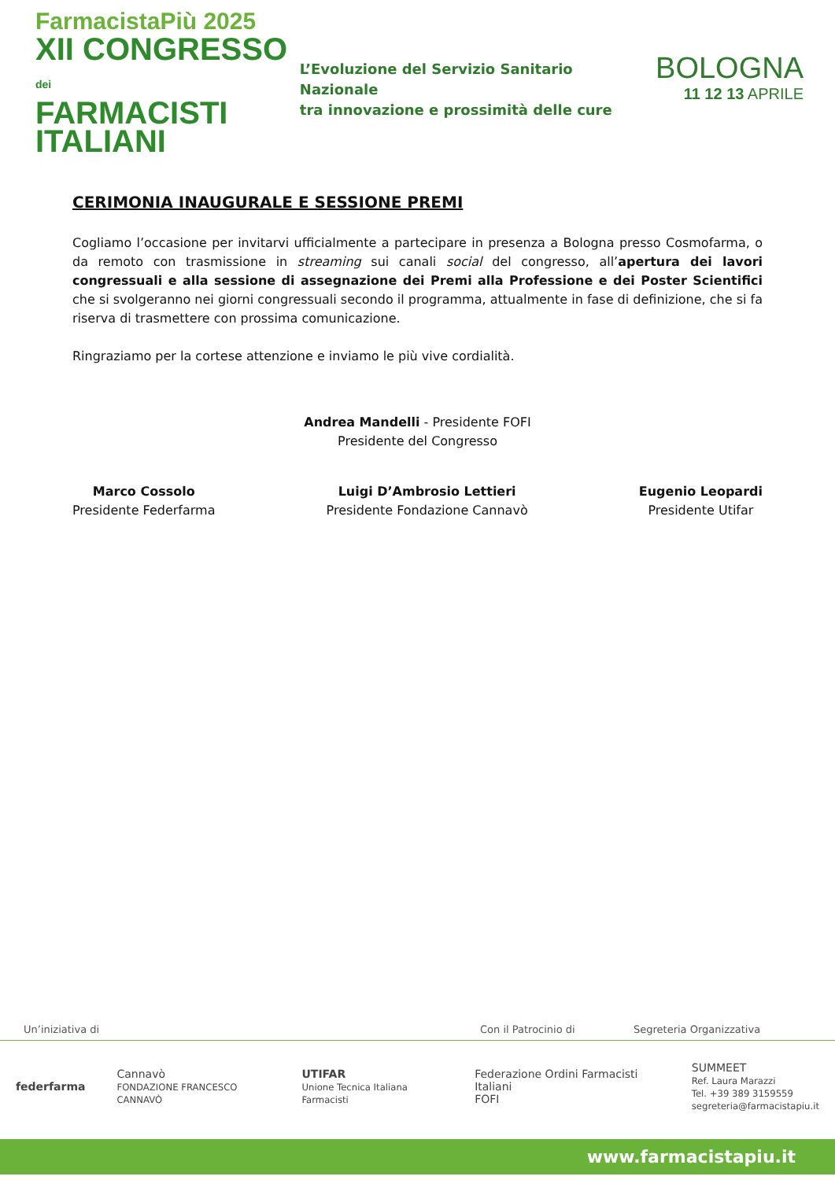FarmacistaPiù 2025
XII CONGRESSO dei
FARMACISTI
ITALIANI
L’Evoluzione del Servizio Sanitario Nazionale
tra innovazione e prossimità delle cure
BOLOGNA
11 12 13 APRILE
CERIMONIA INAUGURALE E SESSIONE PREMI
Cogliamo l’occasione per invitarvi ufficialmente a partecipare in presenza a Bologna presso Cosmofarma, o da remoto con trasmissione in streaming sui canali social del congresso, all’apertura dei lavori congressuali e alla sessione di assegnazione dei Premi alla Professione e dei Poster Scientifici che si svolgeranno nei giorni congressuali secondo il programma, attualmente in fase di definizione, che si fa riserva di trasmettere con prossima comunicazione.
Ringraziamo per la cortese attenzione e inviamo le più vive cordialità.
Andrea Mandelli - Presidente FOFI
Presidente del Congresso
Marco Cossolo
Presidente Federfarma
Luigi D’Ambrosio Lettieri
Presidente Fondazione Cannavò
Eugenio Leopardi
Presidente Utifar
Un’iniziativa di Con il Patrocinio di Segreteria Organizzativa
federfarma
Cannavò
FONDAZIONE FRANCESCO CANNAVÒ
UTIFAR
Unione Tecnica Italiana Farmacisti
Federazione Ordini Farmacisti Italiani
FOFI
SUMMEET
Ref. Laura Marazzi
Tel. +39 389 3159559
segreteria@farmacistapiu.it
www.farmacistapiu.it